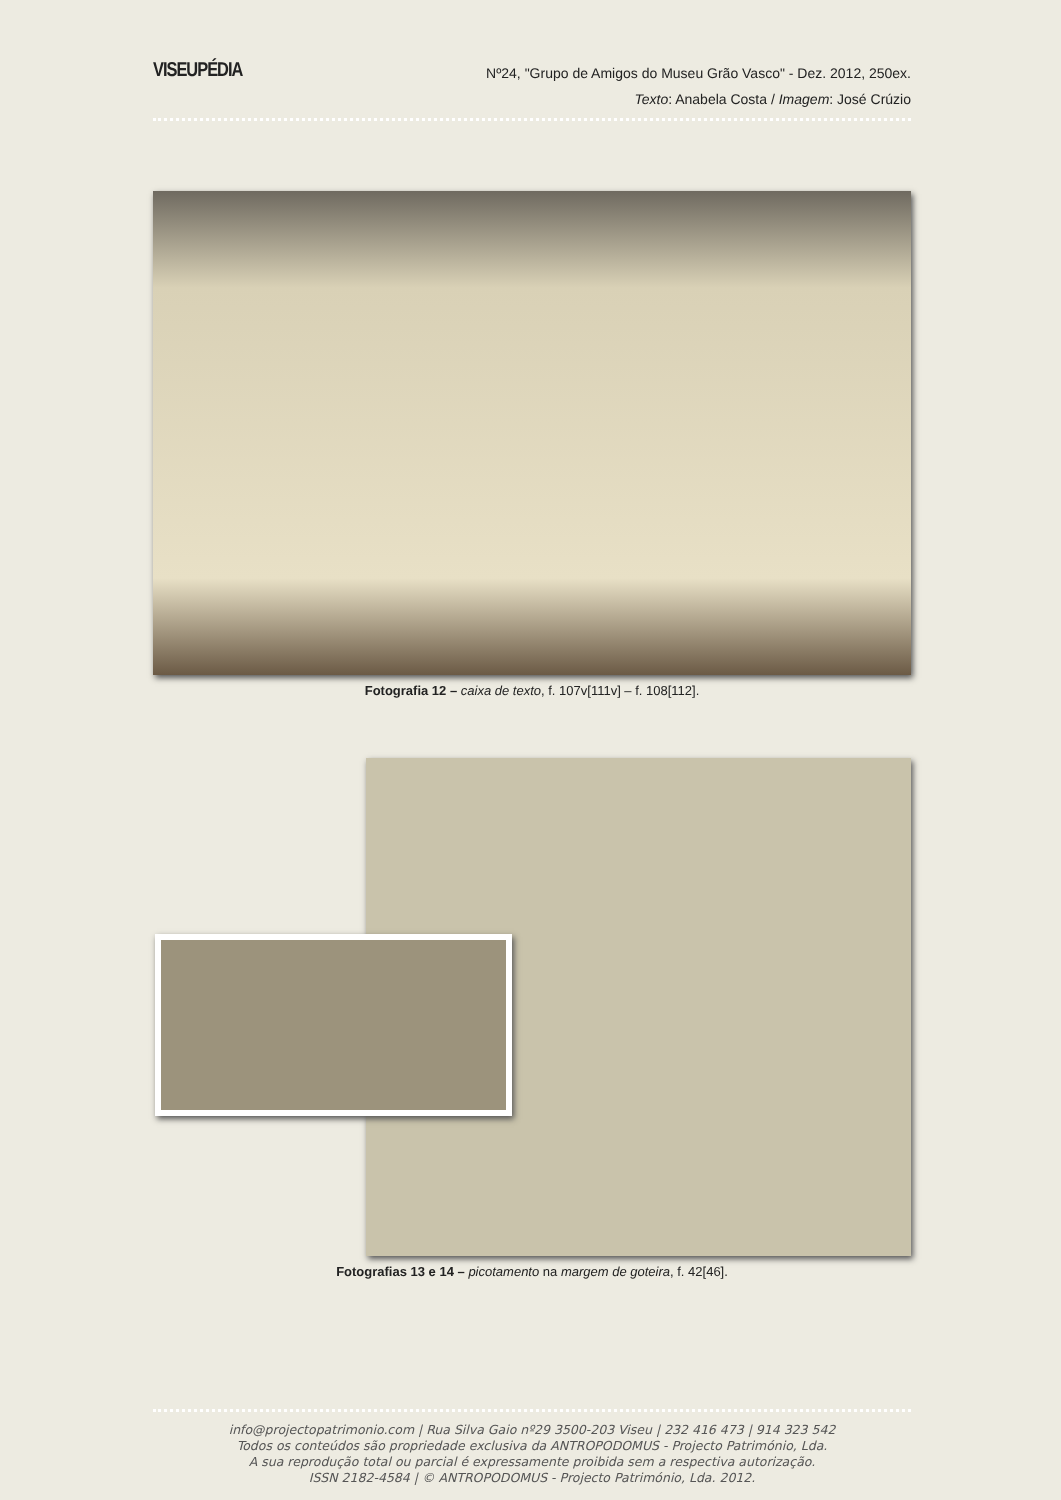VISEUPÉDIA
Nº24, "Grupo de Amigos do Museu Grão Vasco" - Dez. 2012, 250ex.
Texto: Anabela Costa / Imagem: José Crúzio
Fotografia 12 – caixa de texto, f. 107v[111v] – f. 108[112].
Fotografias 13 e 14 – picotamento na margem de goteira, f. 42[46].
info@projectopatrimonio.com | Rua Silva Gaio nº29 3500-203 Viseu | 232 416 473 | 914 323 542
Todos os conteúdos são propriedade exclusiva da ANTROPODOMUS - Projecto Património, Lda.
A sua reprodução total ou parcial é expressamente proibida sem a respectiva autorização.
ISSN 2182-4584 | © ANTROPODOMUS - Projecto Património, Lda. 2012.